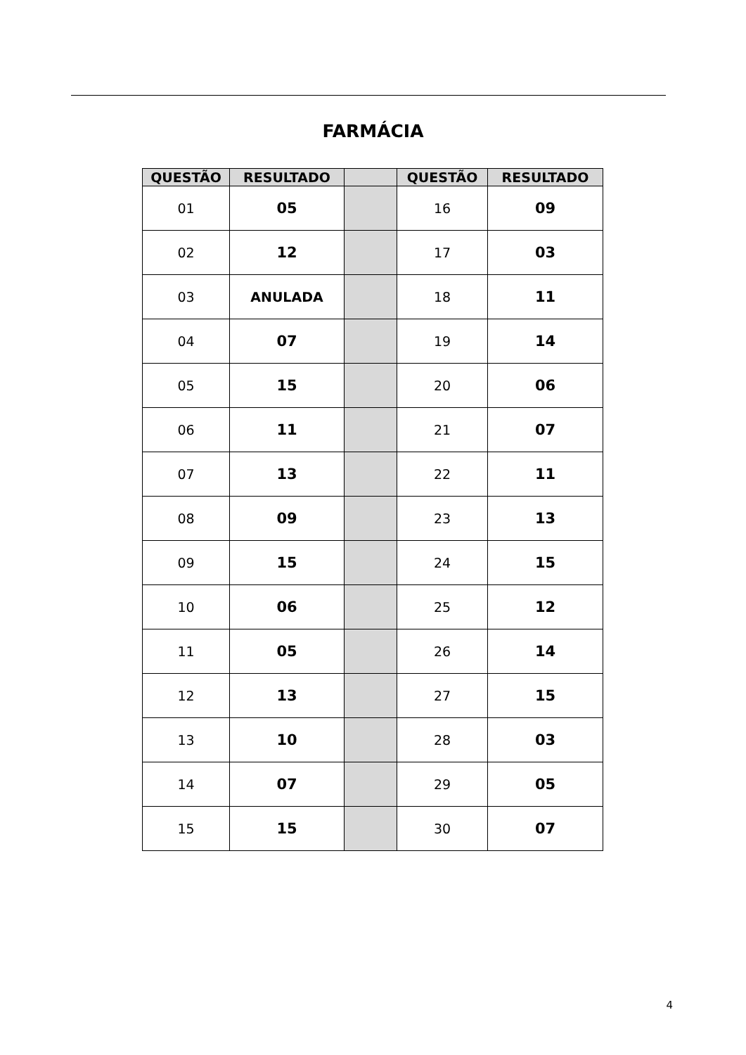FARMÁCIA
| QUESTÃO | RESULTADO | | QUESTÃO | RESULTADO |
| --- | --- | --- | --- | --- |
| 01 | 05 | | 16 | 09 |
| 02 | 12 | | 17 | 03 |
| 03 | ANULADA | | 18 | 11 |
| 04 | 07 | | 19 | 14 |
| 05 | 15 | | 20 | 06 |
| 06 | 11 | | 21 | 07 |
| 07 | 13 | | 22 | 11 |
| 08 | 09 | | 23 | 13 |
| 09 | 15 | | 24 | 15 |
| 10 | 06 | | 25 | 12 |
| 11 | 05 | | 26 | 14 |
| 12 | 13 | | 27 | 15 |
| 13 | 10 | | 28 | 03 |
| 14 | 07 | | 29 | 05 |
| 15 | 15 | | 30 | 07 |
4